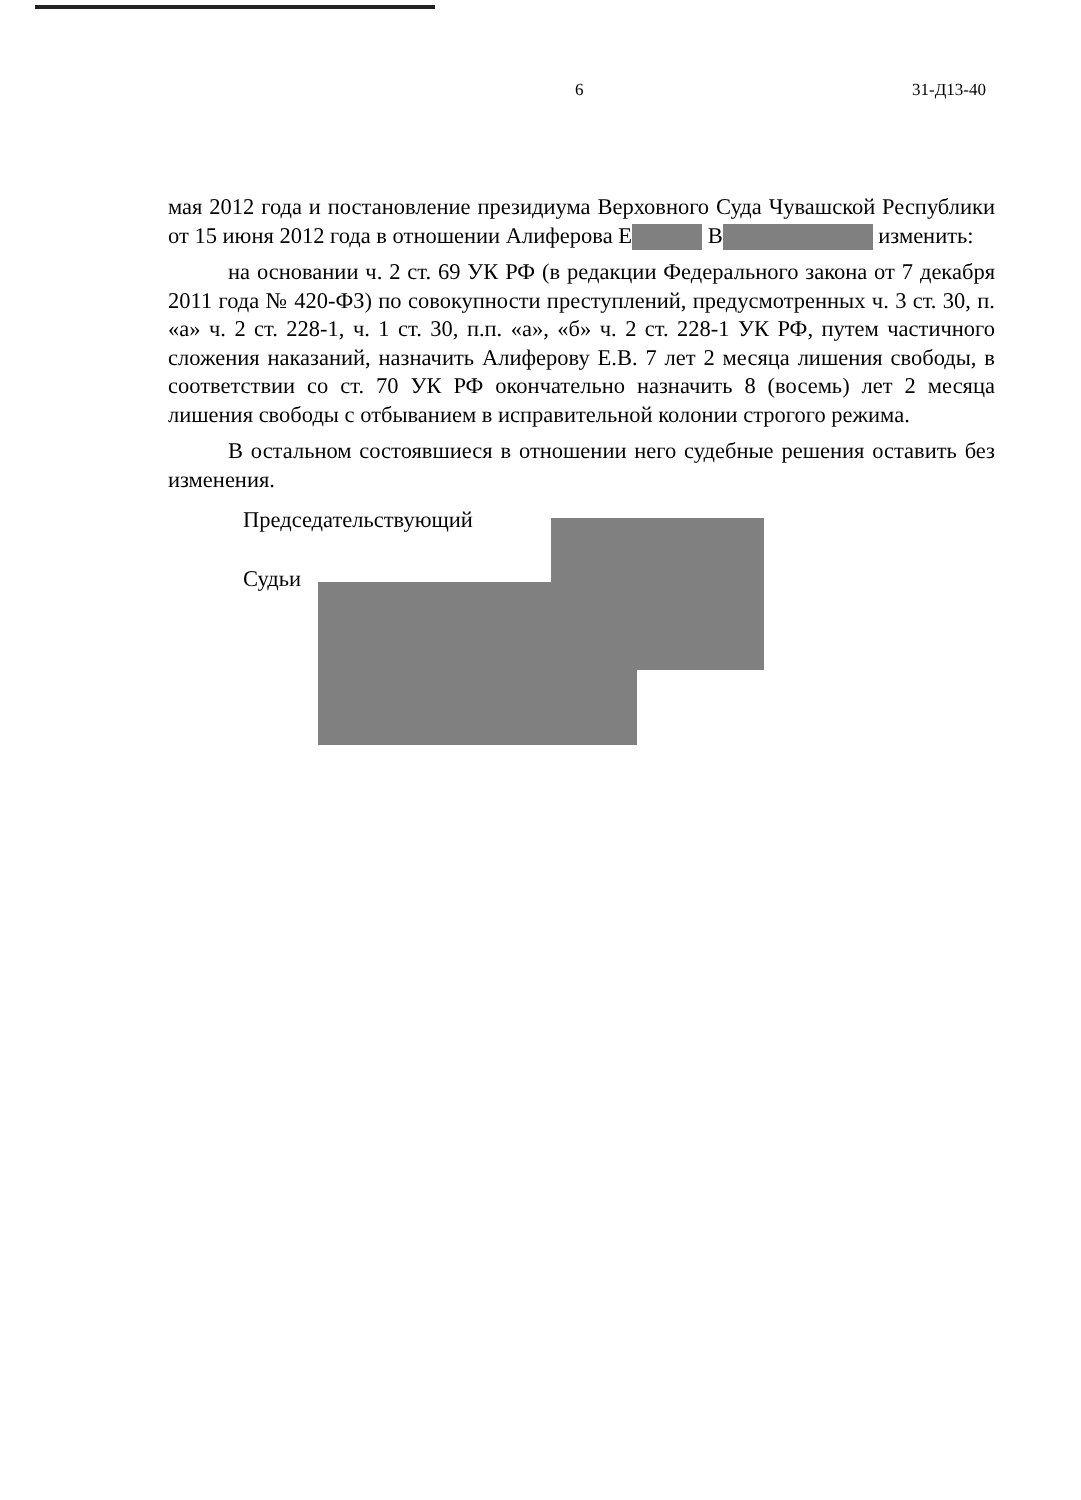6 31-Д13-40
мая 2012 года и постановление президиума Верховного Суда Чувашской Республики от 15 июня 2012 года в отношении Алиферова Е В изменить:
на основании ч. 2 ст. 69 УК РФ (в редакции Федерального закона от 7 декабря 2011 года № 420-ФЗ) по совокупности преступлений, предусмотренных ч. 3 ст. 30, п. «а» ч. 2 ст. 228-1, ч. 1 ст. 30, п.п. «а», «б» ч. 2 ст. 228-1 УК РФ, путем частичного сложения наказаний, назначить Алиферову Е.В. 7 лет 2 месяца лишения свободы, в соответствии со ст. 70 УК РФ окончательно назначить 8 (восемь) лет 2 месяца лишения свободы с отбыванием в исправительной колонии строгого режима.
В остальном состоявшиеся в отношении него судебные решения оставить без изменения.
Председательствующий
Судьи